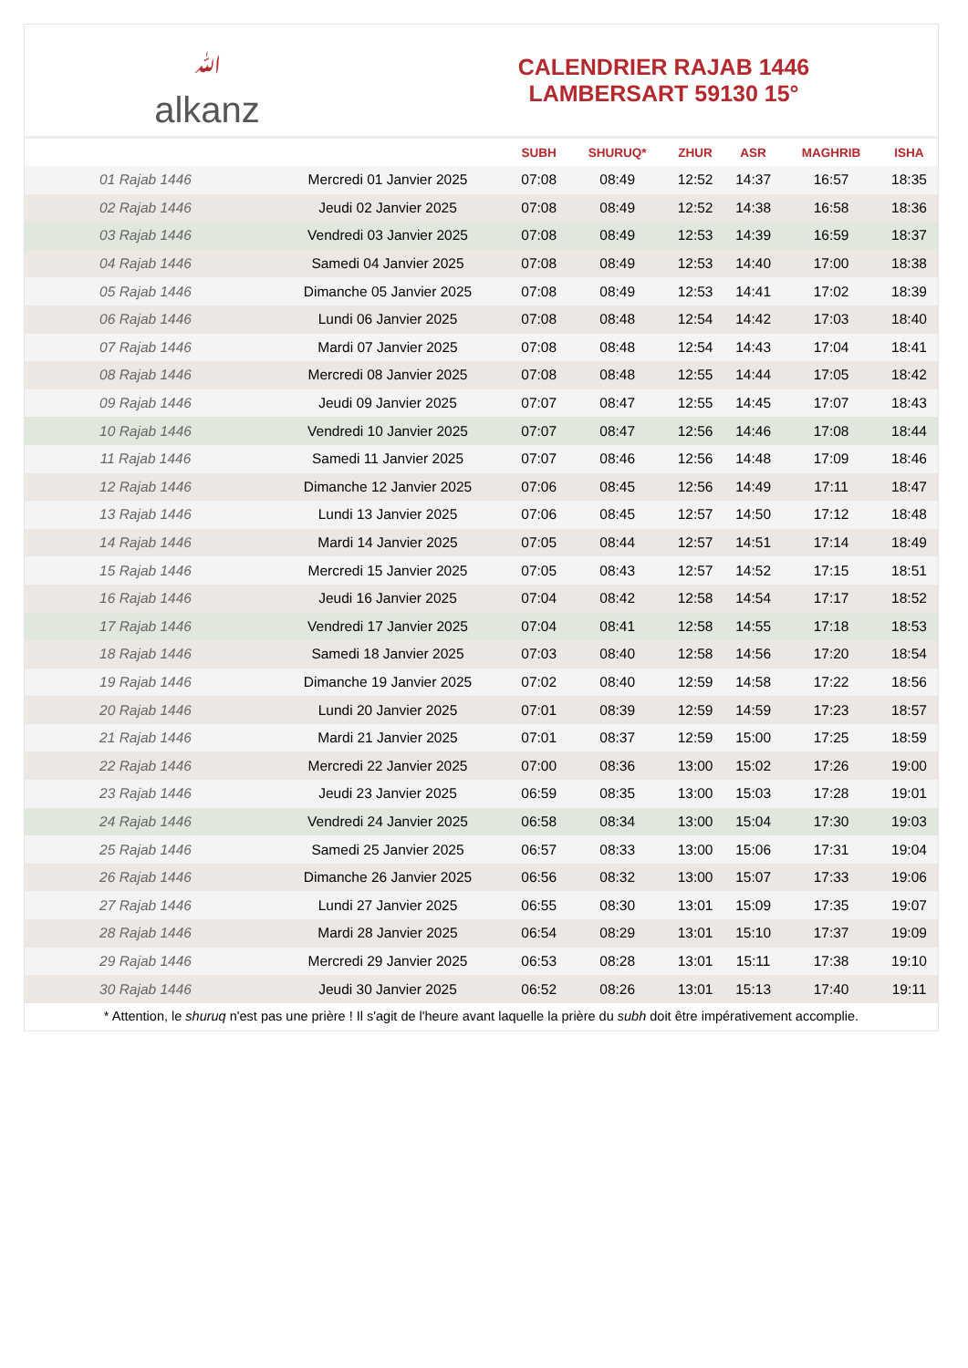ﷲalkanz
CALENDRIER RAJAB 1446
LAMBERSART 59130 15°
| | | SUBH | SHURUQ* | ZHUR | ASR | MAGHRIB | ISHA |
| --- | --- | --- | --- | --- | --- | --- | --- |
| 01 Rajab 1446 | Mercredi 01 Janvier 2025 | 07:08 | 08:49 | 12:52 | 14:37 | 16:57 | 18:35 |
| 02 Rajab 1446 | Jeudi 02 Janvier 2025 | 07:08 | 08:49 | 12:52 | 14:38 | 16:58 | 18:36 |
| 03 Rajab 1446 | Vendredi 03 Janvier 2025 | 07:08 | 08:49 | 12:53 | 14:39 | 16:59 | 18:37 |
| 04 Rajab 1446 | Samedi 04 Janvier 2025 | 07:08 | 08:49 | 12:53 | 14:40 | 17:00 | 18:38 |
| 05 Rajab 1446 | Dimanche 05 Janvier 2025 | 07:08 | 08:49 | 12:53 | 14:41 | 17:02 | 18:39 |
| 06 Rajab 1446 | Lundi 06 Janvier 2025 | 07:08 | 08:48 | 12:54 | 14:42 | 17:03 | 18:40 |
| 07 Rajab 1446 | Mardi 07 Janvier 2025 | 07:08 | 08:48 | 12:54 | 14:43 | 17:04 | 18:41 |
| 08 Rajab 1446 | Mercredi 08 Janvier 2025 | 07:08 | 08:48 | 12:55 | 14:44 | 17:05 | 18:42 |
| 09 Rajab 1446 | Jeudi 09 Janvier 2025 | 07:07 | 08:47 | 12:55 | 14:45 | 17:07 | 18:43 |
| 10 Rajab 1446 | Vendredi 10 Janvier 2025 | 07:07 | 08:47 | 12:56 | 14:46 | 17:08 | 18:44 |
| 11 Rajab 1446 | Samedi 11 Janvier 2025 | 07:07 | 08:46 | 12:56 | 14:48 | 17:09 | 18:46 |
| 12 Rajab 1446 | Dimanche 12 Janvier 2025 | 07:06 | 08:45 | 12:56 | 14:49 | 17:11 | 18:47 |
| 13 Rajab 1446 | Lundi 13 Janvier 2025 | 07:06 | 08:45 | 12:57 | 14:50 | 17:12 | 18:48 |
| 14 Rajab 1446 | Mardi 14 Janvier 2025 | 07:05 | 08:44 | 12:57 | 14:51 | 17:14 | 18:49 |
| 15 Rajab 1446 | Mercredi 15 Janvier 2025 | 07:05 | 08:43 | 12:57 | 14:52 | 17:15 | 18:51 |
| 16 Rajab 1446 | Jeudi 16 Janvier 2025 | 07:04 | 08:42 | 12:58 | 14:54 | 17:17 | 18:52 |
| 17 Rajab 1446 | Vendredi 17 Janvier 2025 | 07:04 | 08:41 | 12:58 | 14:55 | 17:18 | 18:53 |
| 18 Rajab 1446 | Samedi 18 Janvier 2025 | 07:03 | 08:40 | 12:58 | 14:56 | 17:20 | 18:54 |
| 19 Rajab 1446 | Dimanche 19 Janvier 2025 | 07:02 | 08:40 | 12:59 | 14:58 | 17:22 | 18:56 |
| 20 Rajab 1446 | Lundi 20 Janvier 2025 | 07:01 | 08:39 | 12:59 | 14:59 | 17:23 | 18:57 |
| 21 Rajab 1446 | Mardi 21 Janvier 2025 | 07:01 | 08:37 | 12:59 | 15:00 | 17:25 | 18:59 |
| 22 Rajab 1446 | Mercredi 22 Janvier 2025 | 07:00 | 08:36 | 13:00 | 15:02 | 17:26 | 19:00 |
| 23 Rajab 1446 | Jeudi 23 Janvier 2025 | 06:59 | 08:35 | 13:00 | 15:03 | 17:28 | 19:01 |
| 24 Rajab 1446 | Vendredi 24 Janvier 2025 | 06:58 | 08:34 | 13:00 | 15:04 | 17:30 | 19:03 |
| 25 Rajab 1446 | Samedi 25 Janvier 2025 | 06:57 | 08:33 | 13:00 | 15:06 | 17:31 | 19:04 |
| 26 Rajab 1446 | Dimanche 26 Janvier 2025 | 06:56 | 08:32 | 13:00 | 15:07 | 17:33 | 19:06 |
| 27 Rajab 1446 | Lundi 27 Janvier 2025 | 06:55 | 08:30 | 13:01 | 15:09 | 17:35 | 19:07 |
| 28 Rajab 1446 | Mardi 28 Janvier 2025 | 06:54 | 08:29 | 13:01 | 15:10 | 17:37 | 19:09 |
| 29 Rajab 1446 | Mercredi 29 Janvier 2025 | 06:53 | 08:28 | 13:01 | 15:11 | 17:38 | 19:10 |
| 30 Rajab 1446 | Jeudi 30 Janvier 2025 | 06:52 | 08:26 | 13:01 | 15:13 | 17:40 | 19:11 |
* Attention, le shuruq n'est pas une prière ! Il s'agit de l'heure avant laquelle la prière du subh doit être impérativement accomplie.